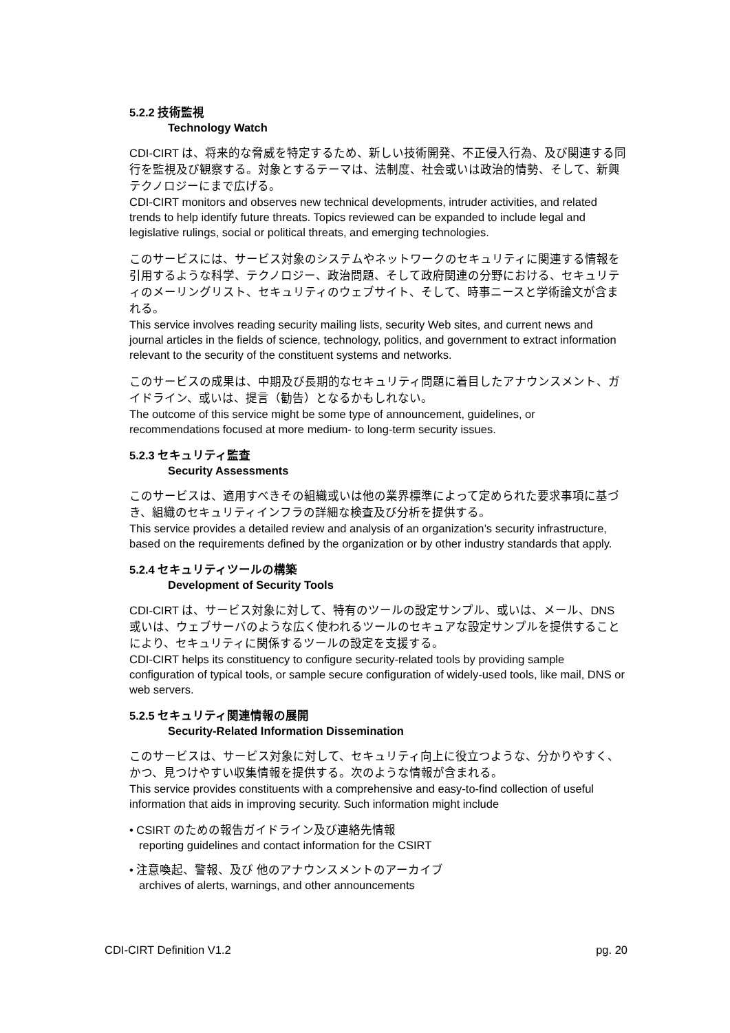5.2.2 技術監視
Technology Watch
CDI-CIRT は、将来的な脅威を特定するため、新しい技術開発、不正侵入行為、及び関連する同行を監視及び観察する。対象とするテーマは、法制度、社会或いは政治的情勢、そして、新興テクノロジーにまで広げる。
CDI-CIRT monitors and observes new technical developments, intruder activities, and related trends to help identify future threats. Topics reviewed can be expanded to include legal and legislative rulings, social or political threats, and emerging technologies.
このサービスには、サービス対象のシステムやネットワークのセキュリティに関連する情報を引用するような科学、テクノロジー、政治問題、そして政府関連の分野における、セキュリティのメーリングリスト、セキュリティのウェブサイト、そして、時事ニースと学術論文が含まれる。
This service involves reading security mailing lists, security Web sites, and current news and journal articles in the fields of science, technology, politics, and government to extract information relevant to the security of the constituent systems and networks.
このサービスの成果は、中期及び長期的なセキュリティ問題に着目したアナウンスメント、ガイドライン、或いは、提言（勧告）となるかもしれない。
The outcome of this service might be some type of announcement, guidelines, or recommendations focused at more medium- to long-term security issues.
5.2.3 セキュリティ監査
Security Assessments
このサービスは、適用すべきその組織或いは他の業界標準によって定められた要求事項に基づき、組織のセキュリティインフラの詳細な検査及び分析を提供する。
This service provides a detailed review and analysis of an organization’s security infrastructure, based on the requirements defined by the organization or by other industry standards that apply.
5.2.4 セキュリティツールの構築
Development of Security Tools
CDI-CIRT は、サービス対象に対して、特有のツールの設定サンプル、或いは、メール、DNS 或いは、ウェブサーバのような広く使われるツールのセキュアな設定サンプルを提供することにより、セキュリティに関係するツールの設定を支援する。
CDI-CIRT helps its constituency to configure security-related tools by providing sample configuration of typical tools, or sample secure configuration of widely-used tools, like mail, DNS or web servers.
5.2.5 セキュリティ関連情報の展開
Security-Related Information Dissemination
このサービスは、サービス対象に対して、セキュリティ向上に役立つような、分かりやすく、かつ、見つけやすい収集情報を提供する。次のような情報が含まれる。
This service provides constituents with a comprehensive and easy-to-find collection of useful information that aids in improving security. Such information might include
• CSIRT のための報告ガイドライン及び連絡先情報
reporting guidelines and contact information for the CSIRT
• 注意喚起、警報、及び 他のアナウンスメントのアーカイブ
archives of alerts, warnings, and other announcements
CDI-CIRT Definition V1.2 pg. 20